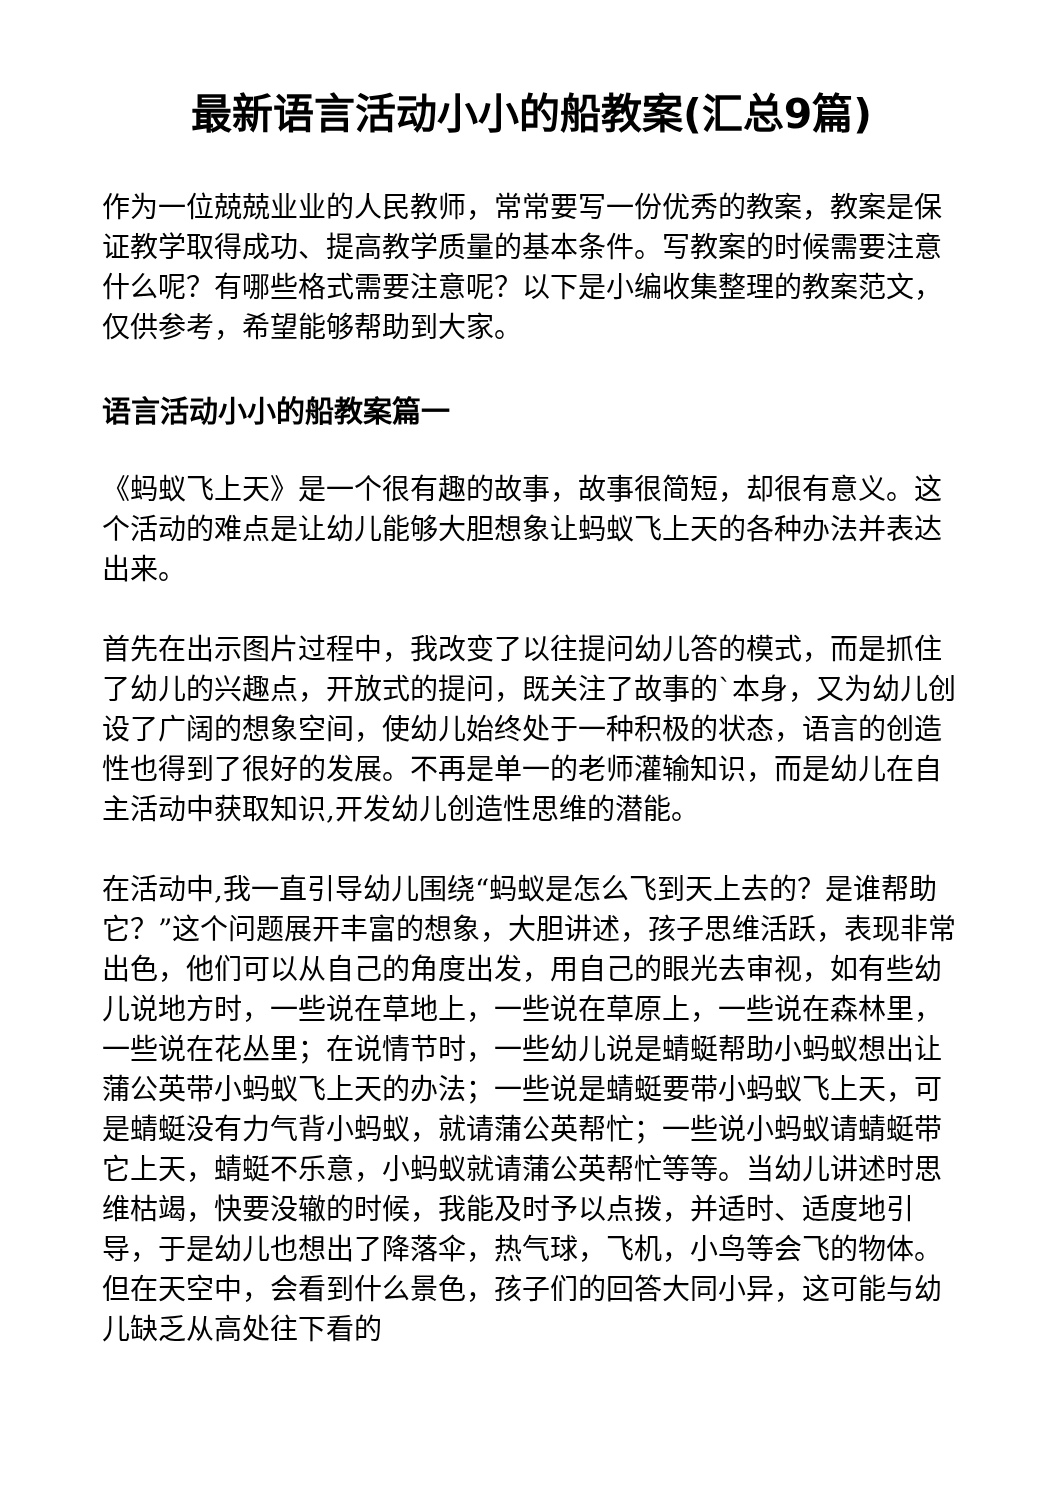最新语言活动小小的船教案(汇总9篇)
作为一位兢兢业业的人民教师，常常要写一份优秀的教案，教案是保证教学取得成功、提高教学质量的基本条件。写教案的时候需要注意什么呢？有哪些格式需要注意呢？以下是小编收集整理的教案范文，仅供参考，希望能够帮助到大家。
语言活动小小的船教案篇一
《蚂蚁飞上天》是一个很有趣的故事，故事很简短，却很有意义。这个活动的难点是让幼儿能够大胆想象让蚂蚁飞上天的各种办法并表达出来。
首先在出示图片过程中，我改变了以往提问幼儿答的模式，而是抓住了幼儿的兴趣点，开放式的提问，既关注了故事的`本身，又为幼儿创设了广阔的想象空间，使幼儿始终处于一种积极的状态，语言的创造性也得到了很好的发展。不再是单一的老师灌输知识，而是幼儿在自主活动中获取知识,开发幼儿创造性思维的潜能。
在活动中,我一直引导幼儿围绕“蚂蚁是怎么飞到天上去的？是谁帮助它？”这个问题展开丰富的想象，大胆讲述，孩子思维活跃，表现非常出色，他们可以从自己的角度出发，用自己的眼光去审视，如有些幼儿说地方时，一些说在草地上，一些说在草原上，一些说在森林里，一些说在花丛里；在说情节时，一些幼儿说是蜻蜓帮助小蚂蚁想出让蒲公英带小蚂蚁飞上天的办法；一些说是蜻蜓要带小蚂蚁飞上天，可是蜻蜓没有力气背小蚂蚁，就请蒲公英帮忙；一些说小蚂蚁请蜻蜓带它上天，蜻蜓不乐意，小蚂蚁就请蒲公英帮忙等等。当幼儿讲述时思维枯竭，快要没辙的时候，我能及时予以点拨，并适时、适度地引导，于是幼儿也想出了降落伞，热气球，飞机，小鸟等会飞的物体。但在天空中，会看到什么景色，孩子们的回答大同小异，这可能与幼儿缺乏从高处往下看的